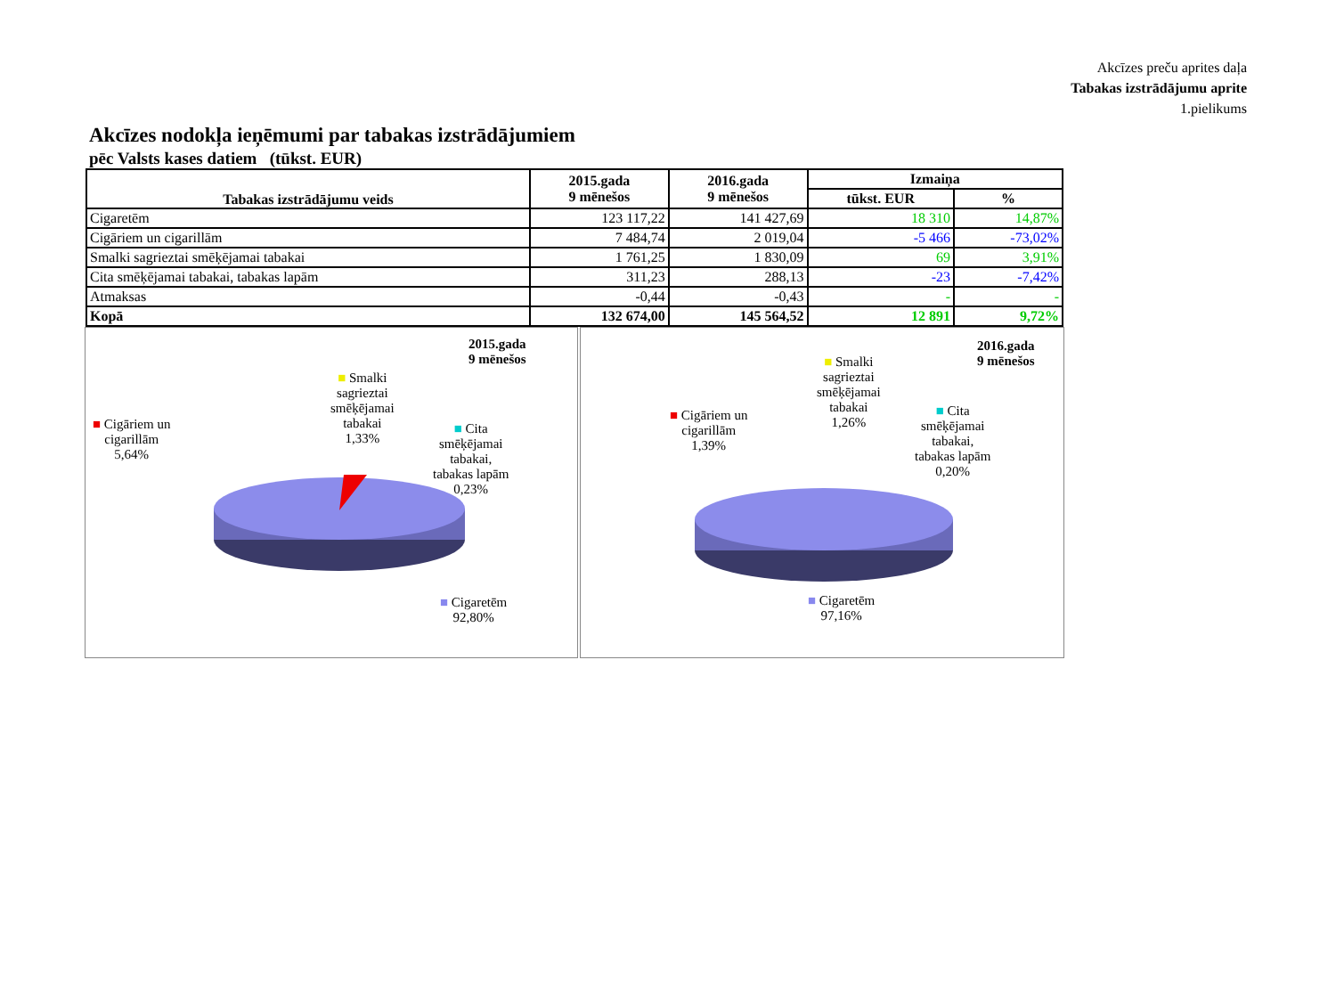Akcīzes preču aprites daļa
Tabakas izstrādājumu aprite
1.pielikums
Akcīzes nodokļa ieņēmumi par tabakas izstrādājumiem
pēc Valsts kases datiem (tūkst. EUR)
| Tabakas izstrādājumu veids | 2015.gada 9 mēnešos | 2016.gada 9 mēnešos | Izmaiņa | |
| --- | --- | --- | --- | --- |
| | | | tūkst. EUR | % |
| Cigaretēm | 123 117,22 | 141 427,69 | 18 310 | 14,87% |
| Cigāriem un cigarillām | 7 484,74 | 2 019,04 | -5 466 | -73,02% |
| Smalki sagrieztai smēķējamai tabakai | 1 761,25 | 1 830,09 | 69 | 3,91% |
| Cita smēķējamai tabakai, tabakas lapām | 311,23 | 288,13 | -23 | -7,42% |
| Atmaksas | -0,44 | -0,43 | - | - |
| Kopā | 132 674,00 | 145 564,52 | 12 891 | 9,72% |
2015.gada
9 mēnešos
■ Cigāriem un
cigarillām
5,64%
■ Smalki
sagrieztai
smēķējamai
tabakai
1,33%
■ Cita
smēķējamai
tabakai,
tabakas lapām
0,23%
■ Cigaretēm
92,80%
2016.gada
9 mēnešos
■ Cigāriem un
cigarillām
1,39%
■ Smalki
sagrieztai
smēķējamai
tabakai
1,26%
■ Cita
smēķējamai
tabakai,
tabakas lapām
0,20%
■ Cigaretēm
97,16%